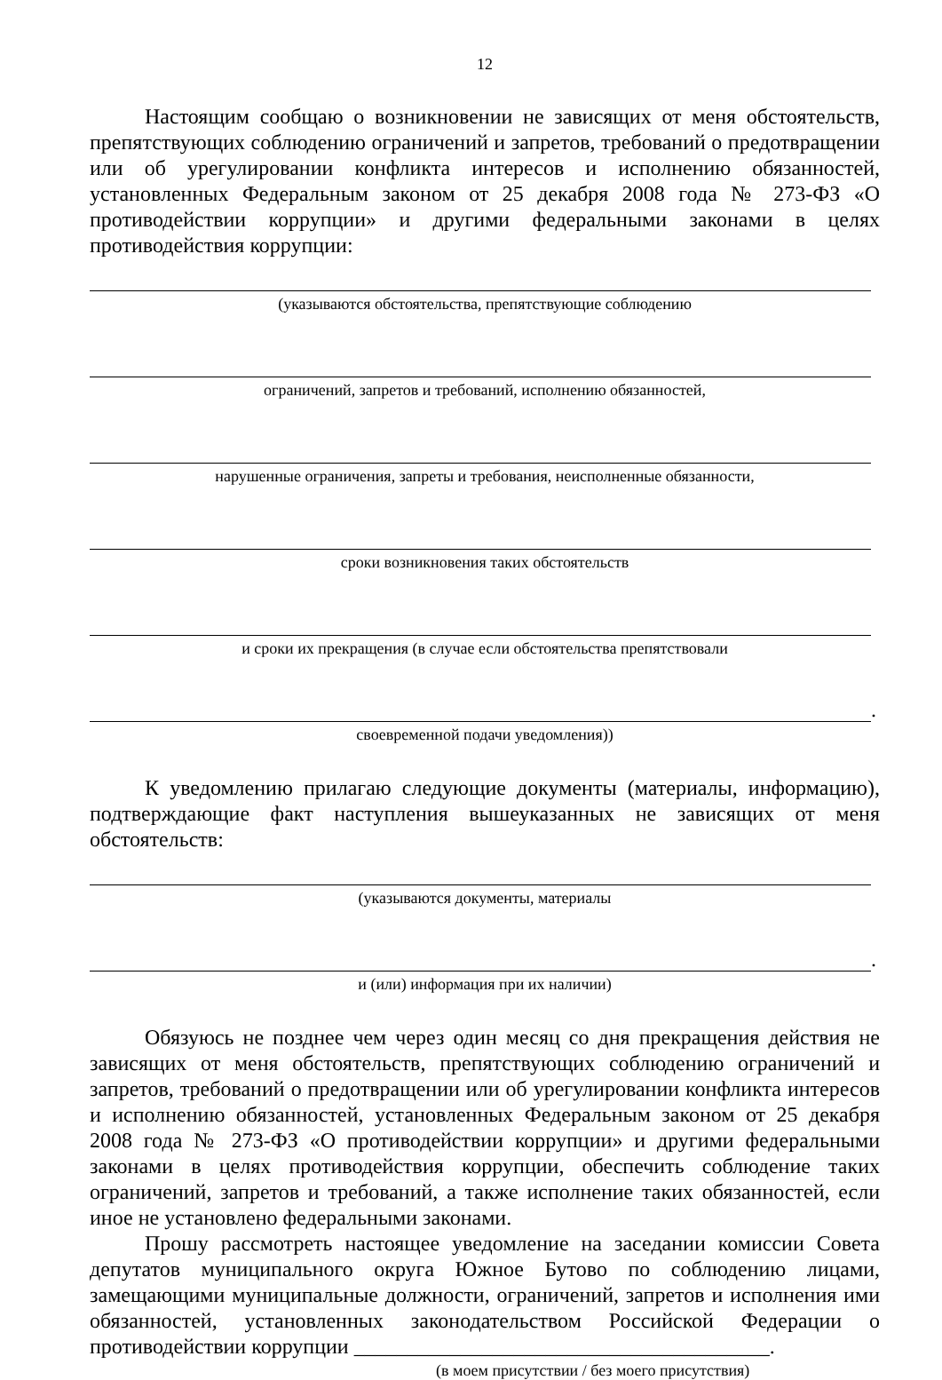12
Настоящим сообщаю о возникновении не зависящих от меня обстоятельств, препятствующих соблюдению ограничений и запретов, требований о предотвращении или об урегулировании конфликта интересов и исполнению обязанностей, установленных Федеральным законом от 25 декабря 2008 года № 273-ФЗ «О противодействии коррупции» и другими федеральными законами в целях противодействия коррупции:
(указываются обстоятельства, препятствующие соблюдению
ограничений, запретов и требований, исполнению обязанностей,
нарушенные ограничения, запреты и требования, неисполненные обязанности,
сроки возникновения таких обстоятельств
и сроки их прекращения (в случае если обстоятельства препятствовали
.
своевременной подачи уведомления))
К уведомлению прилагаю следующие документы (материалы, информацию), подтверждающие факт наступления вышеуказанных не зависящих от меня обстоятельств:
(указываются документы, материалы
.
и (или) информация при их наличии)
Обязуюсь не позднее чем через один месяц со дня прекращения действия не зависящих от меня обстоятельств, препятствующих соблюдению ограничений и запретов, требований о предотвращении или об урегулировании конфликта интересов и исполнению обязанностей, установленных Федеральным законом от 25 декабря 2008 года № 273-ФЗ «О противодействии коррупции» и другими федеральными законами в целях противодействия коррупции, обеспечить соблюдение таких ограничений, запретов и требований, а также исполнение таких обязанностей, если иное не установлено федеральными законами.
Прошу рассмотреть настоящее уведомление на заседании комиссии Совета депутатов муниципального округа Южное Бутово по соблюдению лицами, замещающими муниципальные должности, ограничений, запретов и исполнения ими обязанностей, установленных законодательством Российской Федерации о противодействии коррупции _______________________________________.
(в моем присутствии / без моего присутствия)